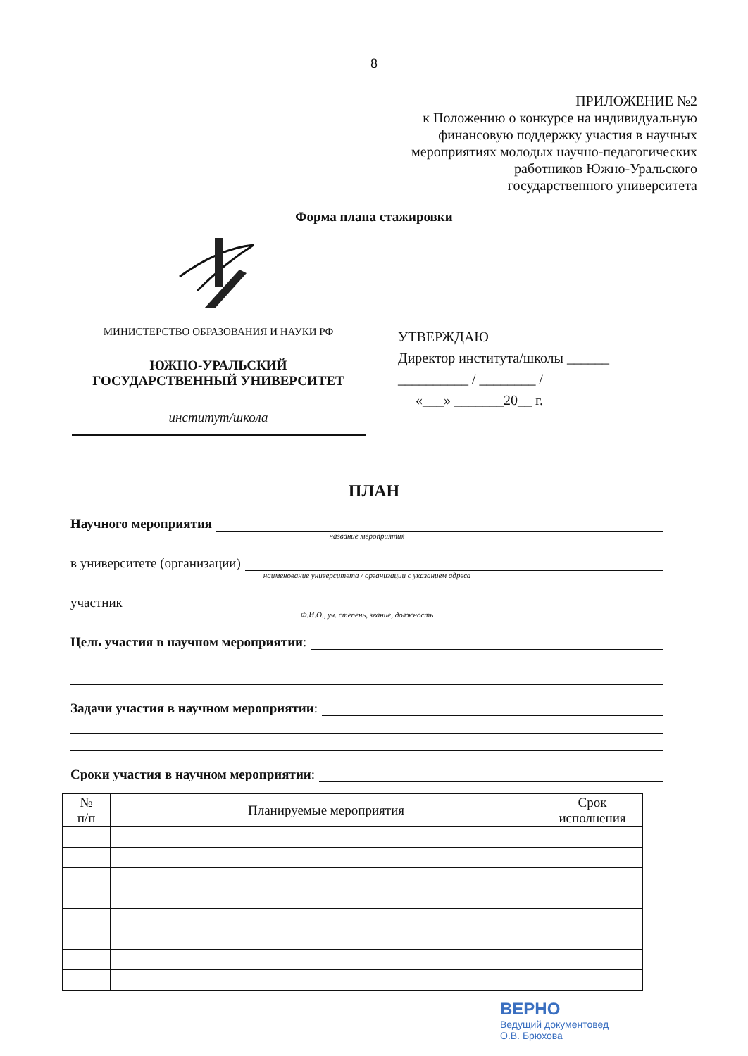8
ПРИЛОЖЕНИЕ №2
к Положению о конкурсе на индивидуальную
финансовую поддержку участия в научных
мероприятиях молодых научно-педагогических
работников Южно-Уральского
государственного университета
Форма плана стажировки
МИНИСТЕРСТВО ОБРАЗОВАНИЯ И НАУКИ РФ
ЮЖНО-УРАЛЬСКИЙ
ГОСУДАРСТВЕННЫЙ УНИВЕРСИТЕТ
институт/школа
УТВЕРЖДАЮ
Директор института/школы ______
__________ / ________ /
«___» _______20__ г.
ПЛАН
Научного мероприятия
название мероприятия
в университете (организации)
наименование университета / организации с указанием адреса
участник
Ф.И.О., уч. степень, звание, должность
Цель участия в научном мероприятии:
Задачи участия в научном мероприятии:
Сроки участия в научном мероприятии:
| № п/п | Планируемые мероприятия | Срок исполнения |
| --- | --- | --- |
ВЕРНО
Ведущий документовед
О.В. Брюхова